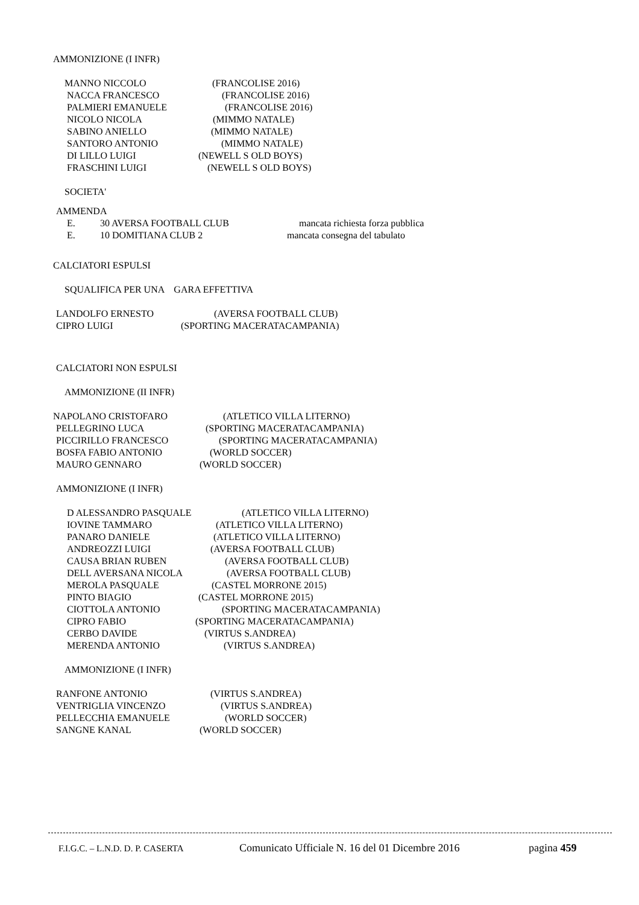AMMONIZIONE (I INFR)
MANNO NICCOLO (FRANCOLISE 2016)
NACCA FRANCESCO (FRANCOLISE 2016)
PALMIERI EMANUELE (FRANCOLISE 2016)
NICOLO NICOLA (MIMMO NATALE)
SABINO ANIELLO (MIMMO NATALE)
SANTORO ANTONIO (MIMMO NATALE)
DI LILLO LUIGI (NEWELL S OLD BOYS)
FRASCHINI LUIGI (NEWELL S OLD BOYS)
SOCIETA'
AMMENDA
E. 30 AVERSA FOOTBALL CLUB mancata richiesta forza pubblica
E. 10 DOMITIANA CLUB 2 mancata consegna del tabulato
CALCIATORI ESPULSI
SQUALIFICA PER UNA GARA EFFETTIVA
LANDOLFO ERNESTO (AVERSA FOOTBALL CLUB)
CIPRO LUIGI (SPORTING MACERATACAMPANIA)
CALCIATORI NON ESPULSI
AMMONIZIONE (II INFR)
NAPOLANO CRISTOFARO (ATLETICO VILLA LITERNO)
PELLEGRINO LUCA (SPORTING MACERATACAMPANIA)
PICCIRILLO FRANCESCO (SPORTING MACERATACAMPANIA)
BOSFA FABIO ANTONIO (WORLD SOCCER)
MAURO GENNARO (WORLD SOCCER)
AMMONIZIONE (I INFR)
D ALESSANDRO PASQUALE (ATLETICO VILLA LITERNO)
IOVINE TAMMARO (ATLETICO VILLA LITERNO)
PANARO DANIELE (ATLETICO VILLA LITERNO)
ANDREOZZI LUIGI (AVERSA FOOTBALL CLUB)
CAUSA BRIAN RUBEN (AVERSA FOOTBALL CLUB)
DELL AVERSANA NICOLA (AVERSA FOOTBALL CLUB)
MEROLA PASQUALE (CASTEL MORRONE 2015)
PINTO BIAGIO (CASTEL MORRONE 2015)
CIOTTOLA ANTONIO (SPORTING MACERATACAMPANIA)
CIPRO FABIO (SPORTING MACERATACAMPANIA)
CERBO DAVIDE (VIRTUS S.ANDREA)
MERENDA ANTONIO (VIRTUS S.ANDREA)
AMMONIZIONE (I INFR)
RANFONE ANTONIO (VIRTUS S.ANDREA)
VENTRIGLIA VINCENZO (VIRTUS S.ANDREA)
PELLECCHIA EMANUELE (WORLD SOCCER)
SANGNE KANAL (WORLD SOCCER)
F.I.G.C. – L.N.D. D. P. CASERTA Comunicato Ufficiale N. 16 del 01 Dicembre 2016 pagina 459